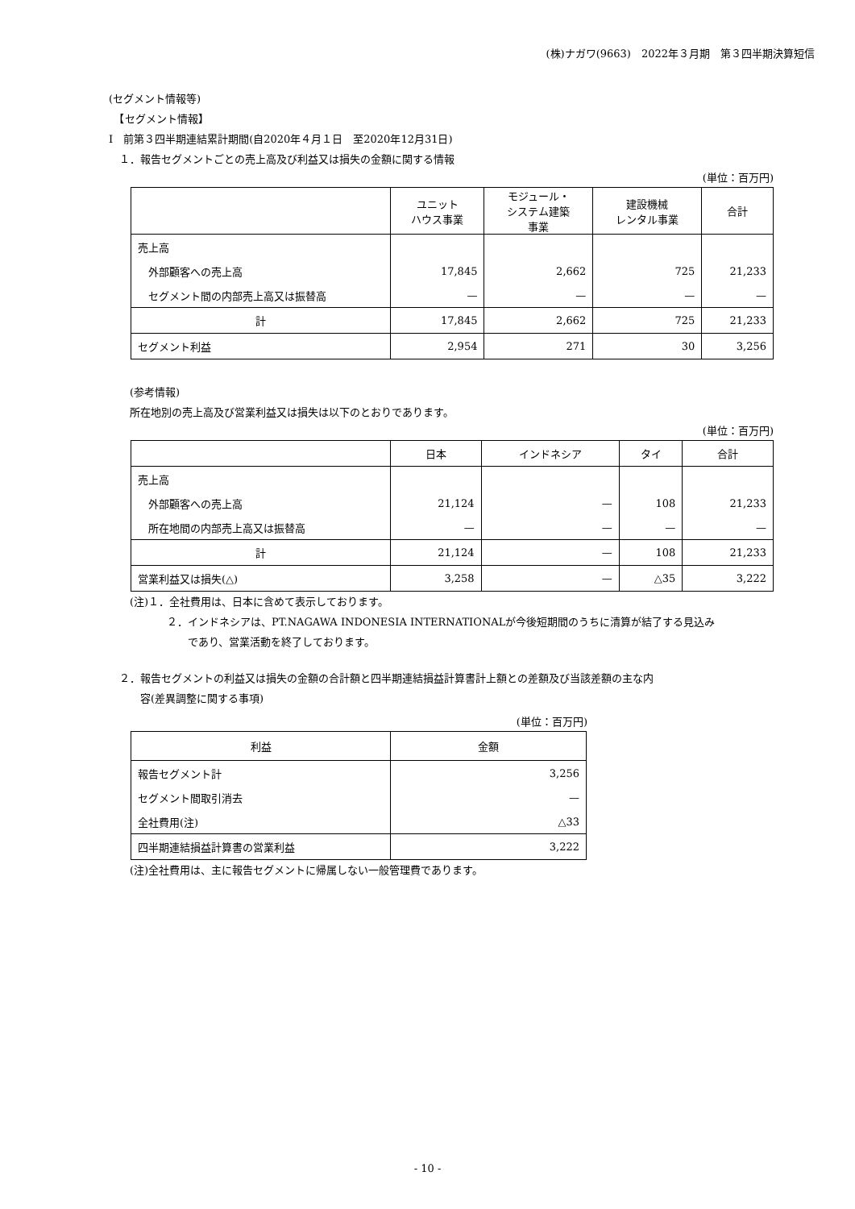(株)ナガワ(9663)　2022年３月期　第３四半期決算短信
(セグメント情報等)
　【セグメント情報】
Ⅰ　前第３四半期連結累計期間(自2020年４月１日　至2020年12月31日)
　１．報告セグメントごとの売上高及び利益又は損失の金額に関する情報
(単位：百万円)
| | ユニット ハウス事業 | モジュール・ システム建築 事業 | 建設機械 レンタル事業 | 合計 |
| --- | --- | --- | --- | --- |
| 売上高 | | | | |
| 外部顧客への売上高 | 17,845 | 2,662 | 725 | 21,233 |
| セグメント間の内部売上高又は振替高 | — | — | — | — |
| 計 | 17,845 | 2,662 | 725 | 21,233 |
| セグメント利益 | 2,954 | 271 | 30 | 3,256 |
　　(参考情報)
　　所在地別の売上高及び営業利益又は損失は以下のとおりであります。
(単位：百万円)
| | 日本 | インドネシア | タイ | 合計 |
| --- | --- | --- | --- | --- |
| 売上高 | | | | |
| 外部顧客への売上高 | 21,124 | — | 108 | 21,233 |
| 所在地間の内部売上高又は振替高 | — | — | — | — |
| 計 | 21,124 | — | 108 | 21,233 |
| 営業利益又は損失(△) | 3,258 | — | △35 | 3,222 |
　　(注)１．全社費用は、日本に含めて表示しております。
２．インドネシアは、PT.NAGAWA INDONESIA INTERNATIONALが今後短期間のうちに清算が結了する見込み
　　であり、営業活動を終了しております。
　２．報告セグメントの利益又は損失の金額の合計額と四半期連結損益計算書計上額との差額及び当該差額の主な内
　　　容(差異調整に関する事項)
(単位：百万円)
| 利益 | 金額 |
| --- | --- |
| 報告セグメント計 | 3,256 |
| セグメント間取引消去 | — |
| 全社費用(注) | △33 |
| 四半期連結損益計算書の営業利益 | 3,222 |
　　(注)全社費用は、主に報告セグメントに帰属しない一般管理費であります。
- 10 -